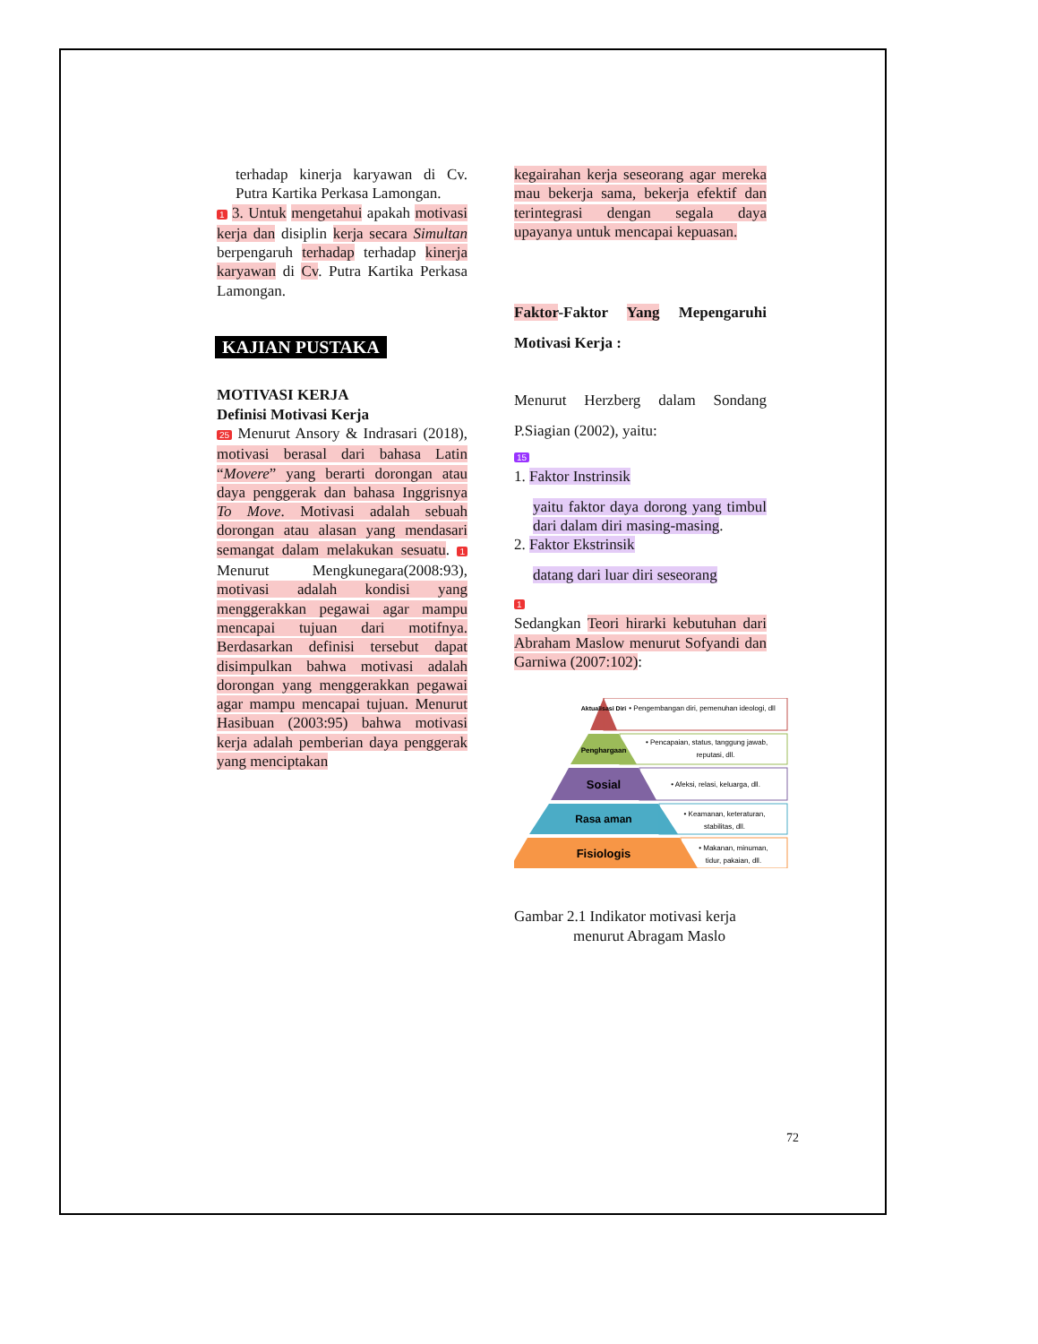terhadap kinerja karyawan di Cv. Putra Kartika Perkasa Lamongan.
1 3. Untuk mengetahui apakah motivasi kerja dan disiplin kerja secara Simultan berpengaruh terhadap terhadap kinerja karyawan di Cv. Putra Kartika Perkasa Lamongan.
KAJIAN PUSTAKA
MOTIVASI KERJA
Definisi Motivasi Kerja
25 Menurut Ansory & Indrasari (2018), motivasi berasal dari bahasa Latin “Movere” yang berarti dorongan atau daya penggerak dan bahasa Inggrisnya To Move. Motivasi adalah sebuah dorongan atau alasan yang mendasari semangat dalam melakukan sesuatu. 1 Menurut Mengkunegara(2008:93), motivasi adalah kondisi yang menggerakkan pegawai agar mampu mencapai tujuan dari motifnya. Berdasarkan definisi tersebut dapat disimpulkan bahwa motivasi adalah dorongan yang menggerakkan pegawai agar mampu mencapai tujuan. Menurut Hasibuan (2003:95) bahwa motivasi kerja adalah pemberian daya penggerak yang menciptakan
kegairahan kerja seseorang agar mereka mau bekerja sama, bekerja efektif dan terintegrasi dengan segala daya upayanya untuk mencapai kepuasan.
Faktor-Faktor Yang Mepengaruhi Motivasi Kerja :
Menurut Herzberg dalam Sondang P.Siagian (2002), yaitu:
15
1. Faktor Instrinsik
yaitu faktor daya dorong yang timbul dari dalam diri masing-masing.
2. Faktor Ekstrinsik
datang dari luar diri seseorang
1
Sedangkan Teori hirarki kebutuhan dari Abraham Maslow menurut Sofyandi dan Garniwa (2007:102):
Aktualisasi Diri
Penghargaan
Sosial
Rasa aman
Fisiologis
• Pengembangan diri, pemenuhan ideologi, dll
• Pencapaian, status, tanggung jawab,
reputasi, dll.
• Afeksi, relasi, keluarga, dll.
• Keamanan, keteraturan,
stabilitas, dll.
• Makanan, minuman,
tidur, pakaian, dll.
Gambar 2.1 Indikator motivasi kerja
menurut Abragam Maslo
72